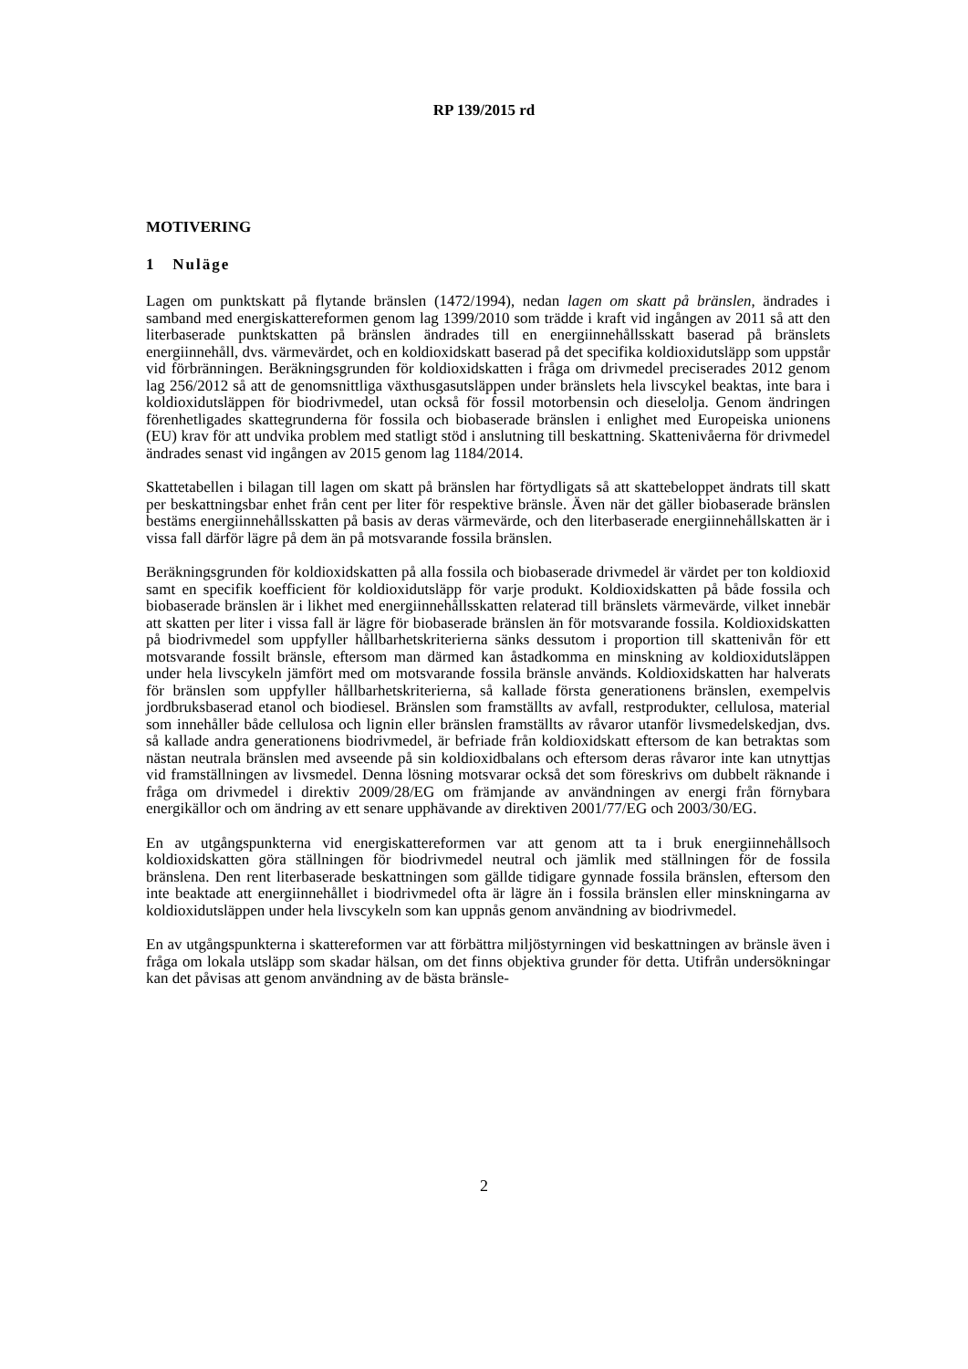RP 139/2015 rd
MOTIVERING
1 Nuläge
Lagen om punktskatt på flytande bränslen (1472/1994), nedan lagen om skatt på bränslen, ändrades i samband med energiskattereformen genom lag 1399/2010 som trädde i kraft vid ingången av 2011 så att den literbaserade punktskatten på bränslen ändrades till en energiinnehållsskatt baserad på bränslets energiinnehåll, dvs. värmevärdet, och en koldioxidskatt baserad på det specifika koldioxidutsläpp som uppstår vid förbränningen. Beräkningsgrunden för koldioxidskatten i fråga om drivmedel preciserades 2012 genom lag 256/2012 så att de genomsnittliga växthusgasutsläppen under bränslets hela livscykel beaktas, inte bara i koldioxidutsläppen för biodrivmedel, utan också för fossil motorbensin och dieselolja. Genom ändringen förenhetligades skattegrunderna för fossila och biobaserade bränslen i enlighet med Europeiska unionens (EU) krav för att undvika problem med statligt stöd i anslutning till beskattning. Skattenivåerna för drivmedel ändrades senast vid ingången av 2015 genom lag 1184/2014.
Skattetabellen i bilagan till lagen om skatt på bränslen har förtydligats så att skattebeloppet ändrats till skatt per beskattningsbar enhet från cent per liter för respektive bränsle. Även när det gäller biobaserade bränslen bestäms energiinnehållsskatten på basis av deras värmevärde, och den literbaserade energiinnehållskatten är i vissa fall därför lägre på dem än på motsvarande fossila bränslen.
Beräkningsgrunden för koldioxidskatten på alla fossila och biobaserade drivmedel är värdet per ton koldioxid samt en specifik koefficient för koldioxidutsläpp för varje produkt. Koldioxidskatten på både fossila och biobaserade bränslen är i likhet med energiinnehållsskatten relaterad till bränslets värmevärde, vilket innebär att skatten per liter i vissa fall är lägre för biobaserade bränslen än för motsvarande fossila. Koldioxidskatten på biodrivmedel som uppfyller hållbarhetskriterierna sänks dessutom i proportion till skattenivån för ett motsvarande fossilt bränsle, eftersom man därmed kan åstadkomma en minskning av koldioxidutsläppen under hela livscykeln jämfört med om motsvarande fossila bränsle används. Koldioxidskatten har halverats för bränslen som uppfyller hållbarhetskriterierna, så kallade första generationens bränslen, exempelvis jordbruksbaserad etanol och biodiesel. Bränslen som framställts av avfall, restprodukter, cellulosa, material som innehåller både cellulosa och lignin eller bränslen framställts av råvaror utanför livsmedelskedjan, dvs. så kallade andra generationens biodrivmedel, är befriade från koldioxidskatt eftersom de kan betraktas som nästan neutrala bränslen med avseende på sin koldioxidbalans och eftersom deras råvaror inte kan utnyttjas vid framställningen av livsmedel. Denna lösning motsvarar också det som föreskrivs om dubbelt räknande i fråga om drivmedel i direktiv 2009/28/EG om främjande av användningen av energi från förnybara energikällor och om ändring av ett senare upphävande av direktiven 2001/77/EG och 2003/30/EG.
En av utgångspunkterna vid energiskattereformen var att genom att ta i bruk energiinnehållsoch koldioxidskatten göra ställningen för biodrivmedel neutral och jämlik med ställningen för de fossila bränslena. Den rent literbaserade beskattningen som gällde tidigare gynnade fossila bränslen, eftersom den inte beaktade att energiinnehållet i biodrivmedel ofta är lägre än i fossila bränslen eller minskningarna av koldioxidutsläppen under hela livscykeln som kan uppnås genom användning av biodrivmedel.
En av utgångspunkterna i skattereformen var att förbättra miljöstyrningen vid beskattningen av bränsle även i fråga om lokala utsläpp som skadar hälsan, om det finns objektiva grunder för detta. Utifrån undersökningar kan det påvisas att genom användning av de bästa bränsle-
2